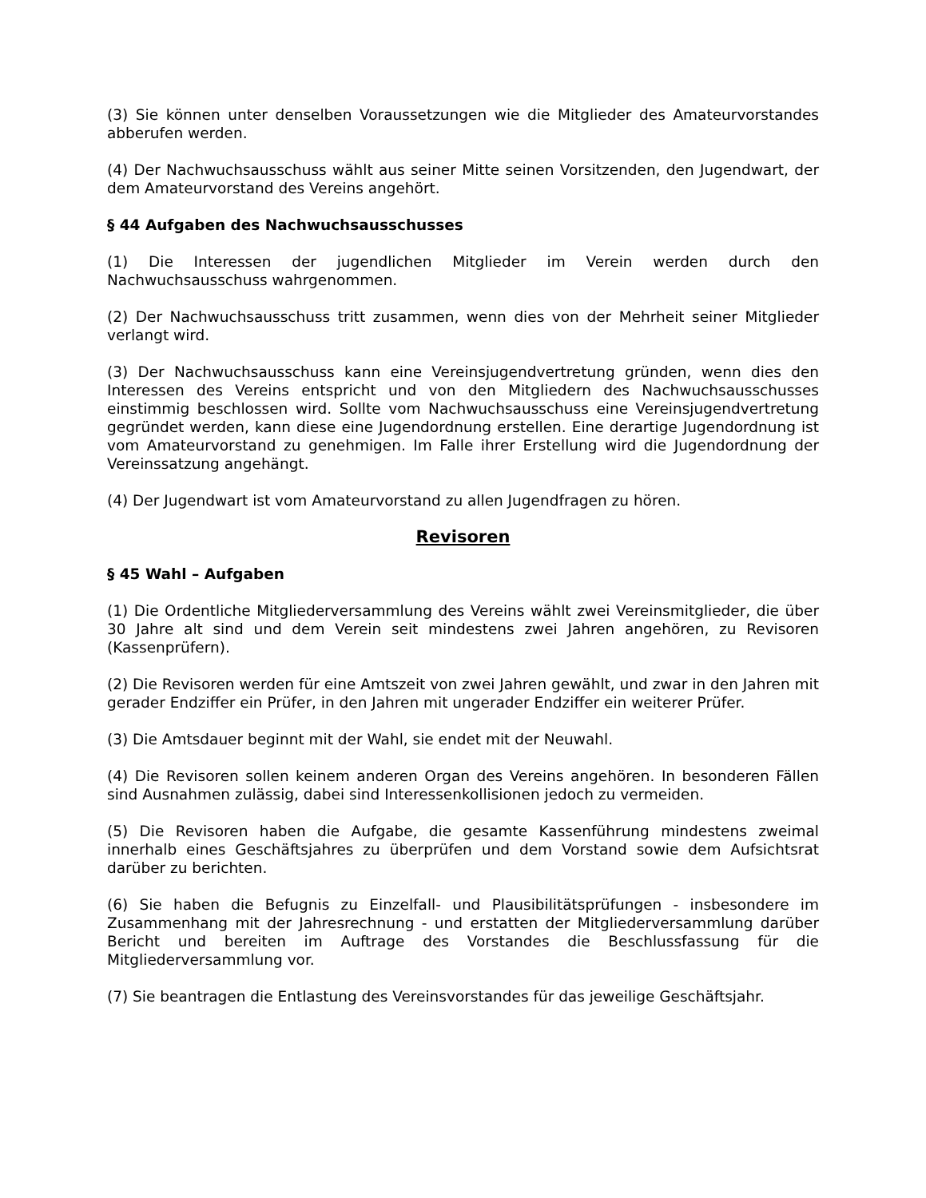(3) Sie können unter denselben Voraussetzungen wie die Mitglieder des Amateurvorstandes abberufen werden.
(4) Der Nachwuchsausschuss wählt aus seiner Mitte seinen Vorsitzenden, den Jugendwart, der dem Amateurvorstand des Vereins angehört.
§ 44 Aufgaben des Nachwuchsausschusses
(1) Die Interessen der jugendlichen Mitglieder im Verein werden durch den Nachwuchsausschuss wahrgenommen.
(2) Der Nachwuchsausschuss tritt zusammen, wenn dies von der Mehrheit seiner Mitglieder verlangt wird.
(3) Der Nachwuchsausschuss kann eine Vereinsjugendvertretung gründen, wenn dies den Interessen des Vereins entspricht und von den Mitgliedern des Nachwuchsausschusses einstimmig beschlossen wird. Sollte vom Nachwuchsausschuss eine Vereinsjugendvertretung gegründet werden, kann diese eine Jugendordnung erstellen. Eine derartige Jugendordnung ist vom Amateurvorstand zu genehmigen. Im Falle ihrer Erstellung wird die Jugendordnung der Vereinssatzung angehängt.
(4) Der Jugendwart ist vom Amateurvorstand zu allen Jugendfragen zu hören.
Revisoren
§ 45 Wahl – Aufgaben
(1) Die Ordentliche Mitgliederversammlung des Vereins wählt zwei Vereinsmitglieder, die über 30 Jahre alt sind und dem Verein seit mindestens zwei Jahren angehören, zu Revisoren (Kassenprüfern).
(2) Die Revisoren werden für eine Amtszeit von zwei Jahren gewählt, und zwar in den Jahren mit gerader Endziffer ein Prüfer, in den Jahren mit ungerader Endziffer ein weiterer Prüfer.
(3) Die Amtsdauer beginnt mit der Wahl, sie endet mit der Neuwahl.
(4) Die Revisoren sollen keinem anderen Organ des Vereins angehören. In besonderen Fällen sind Ausnahmen zulässig, dabei sind Interessenkollisionen jedoch zu vermeiden.
(5) Die Revisoren haben die Aufgabe, die gesamte Kassenführung mindestens zweimal innerhalb eines Geschäftsjahres zu überprüfen und dem Vorstand sowie dem Aufsichtsrat darüber zu berichten.
(6) Sie haben die Befugnis zu Einzelfall- und Plausibilitätsprüfungen - insbesondere im Zusammenhang mit der Jahresrechnung - und erstatten der Mitgliederversammlung darüber Bericht und bereiten im Auftrage des Vorstandes die Beschlussfassung für die Mitgliederversammlung vor.
(7) Sie beantragen die Entlastung des Vereinsvorstandes für das jeweilige Geschäftsjahr.